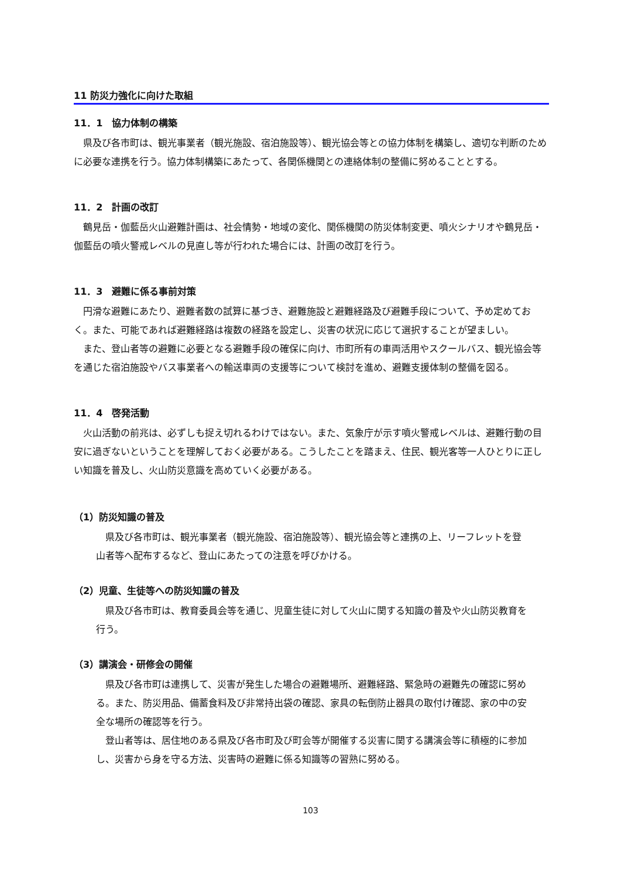11 防災力強化に向けた取組
11．1　協力体制の構築
県及び各市町は、観光事業者（観光施設、宿泊施設等）、観光協会等との協力体制を構築し、適切な判断のために必要な連携を行う。協力体制構築にあたって、各関係機関との連絡体制の整備に努めることとする。
11．2　計画の改訂
鶴見岳・伽藍岳火山避難計画は、社会情勢・地域の変化、関係機関の防災体制変更、噴火シナリオや鶴見岳・伽藍岳の噴火警戒レベルの見直し等が行われた場合には、計画の改訂を行う。
11．3　避難に係る事前対策
円滑な避難にあたり、避難者数の試算に基づき、避難施設と避難経路及び避難手段について、予め定めておく。また、可能であれば避難経路は複数の経路を設定し、災害の状況に応じて選択することが望ましい。
また、登山者等の避難に必要となる避難手段の確保に向け、市町所有の車両活用やスクールバス、観光協会等を通じた宿泊施設やバス事業者への輸送車両の支援等について検討を進め、避難支援体制の整備を図る。
11．4　啓発活動
火山活動の前兆は、必ずしも捉え切れるわけではない。また、気象庁が示す噴火警戒レベルは、避難行動の目安に過ぎないということを理解しておく必要がある。こうしたことを踏まえ、住民、観光客等一人ひとりに正しい知識を普及し、火山防災意識を高めていく必要がある。
（1）防災知識の普及
県及び各市町は、観光事業者（観光施設、宿泊施設等）、観光協会等と連携の上、リーフレットを登山者等へ配布するなど、登山にあたっての注意を呼びかける。
（2）児童、生徒等への防災知識の普及
県及び各市町は、教育委員会等を通じ、児童生徒に対して火山に関する知識の普及や火山防災教育を行う。
（3）講演会・研修会の開催
県及び各市町は連携して、災害が発生した場合の避難場所、避難経路、緊急時の避難先の確認に努める。また、防災用品、備蓄食料及び非常持出袋の確認、家具の転倒防止器具の取付け確認、家の中の安全な場所の確認等を行う。
登山者等は、居住地のある県及び各市町及び町会等が開催する災害に関する講演会等に積極的に参加し、災害から身を守る方法、災害時の避難に係る知識等の習熟に努める。
103